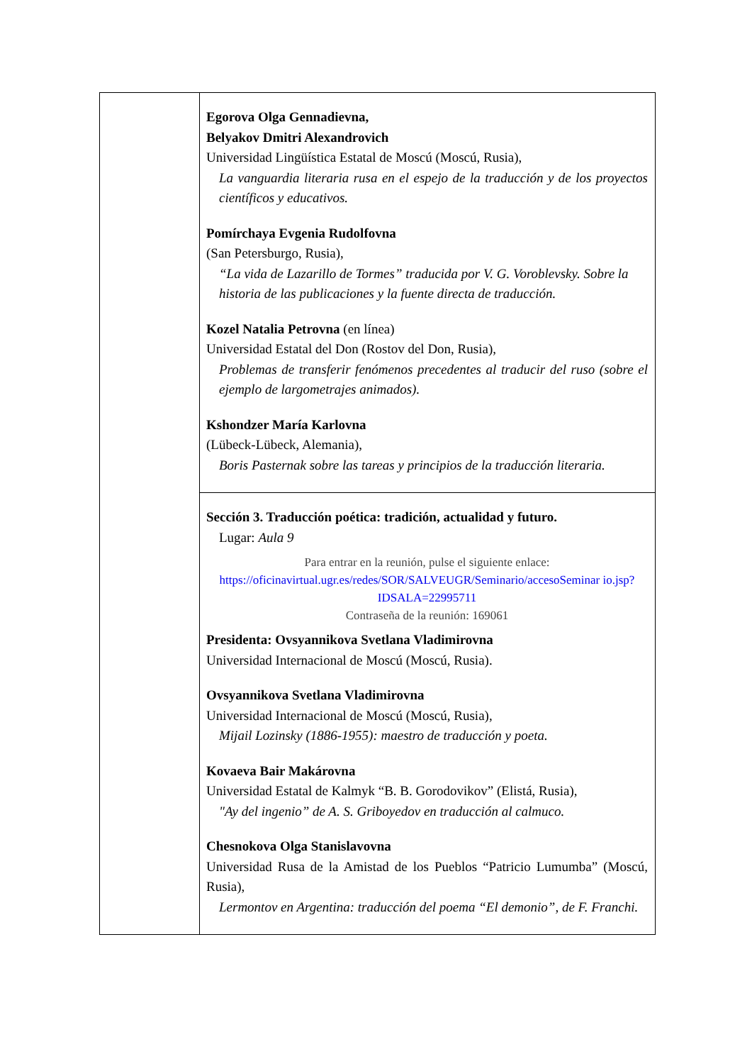| | Egorova Olga Gennadievna, Belyakov Dmitri Alexandrovich Universidad Lingüística Estatal de Moscú (Moscú, Rusia), La vanguardia literaria rusa en el espejo de la traducción y de los proyectos científicos y educativos. Pomírchaya Evgenia Rudolfovna (San Petersburgo, Rusia), “La vida de Lazarillo de Tormes” traducida por V. G. Voroblevsky. Sobre la historia de las publicaciones y la fuente directa de traducción. Kozel Natalia Petrovna (en línea) Universidad Estatal del Don (Rostov del Don, Rusia), Problemas de transferir fenómenos precedentes al traducir del ruso (sobre el ejemplo de largometrajes animados). Kshondzer María Karlovna (Lübeck-Lübeck, Alemania), Boris Pasternak sobre las tareas y principios de la traducción literaria. |
| | Sección 3. Traducción poética: tradición, actualidad y futuro. Lugar: Aula 9 Para entrar en la reunión, pulse el siguiente enlace: https://oficinavirtual.ugr.es/redes/SOR/SALVEUGR/Seminario/accesoSeminar io.jsp?IDSALA=22995711 Contraseña de la reunión: 169061 Presidenta: Ovsyannikova Svetlana Vladimirovna Universidad Internacional de Moscú (Moscú, Rusia). Ovsyannikova Svetlana Vladimirovna Universidad Internacional de Moscú (Moscú, Rusia), Mijail Lozinsky (1886-1955): maestro de traducción y poeta. Kovaeva Bair Makárovna Universidad Estatal de Kalmyk “B. B. Gorodovikov” (Elistá, Rusia), "Ay del ingenio” de A. S. Griboyedov en traducción al calmuco. Chesnokova Olga Stanislavovna Universidad Rusa de la Amistad de los Pueblos “Patricio Lumumba” (Moscú, Rusia), Lermontov en Argentina: traducción del poema “El demonio”, de F. Franchi. |